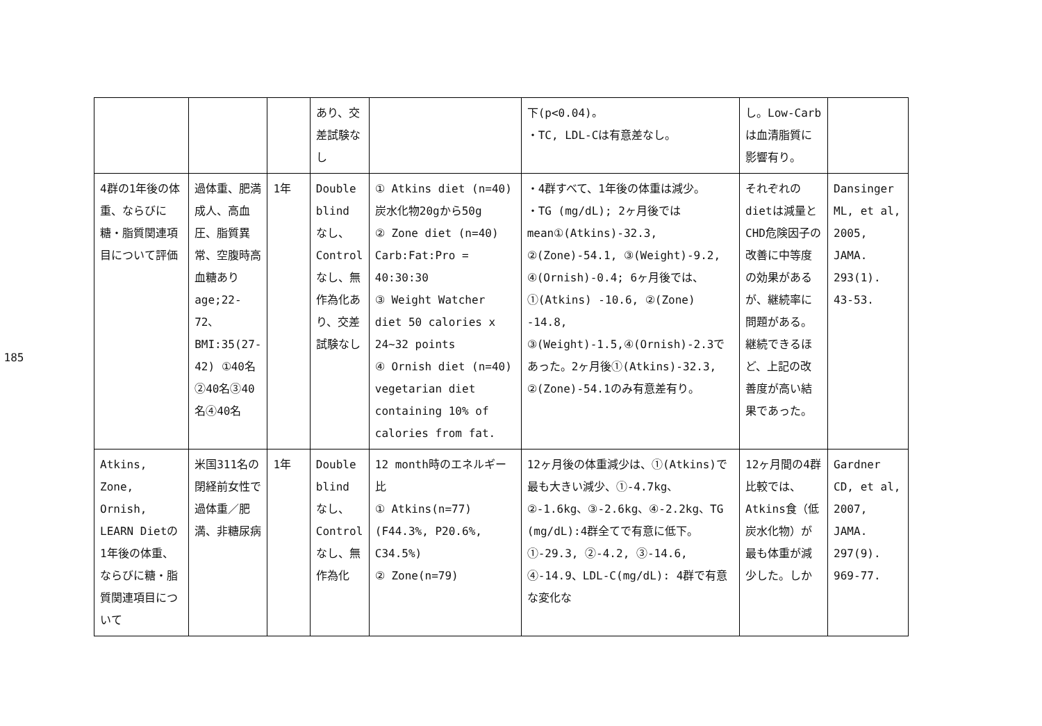185
| | | | あり、交差試験なし | | 下(p<0.04)。 ・TC, LDL-Cは有意差なし。 | し。Low-Carbは血清脂質に影響有り。 | |
| 4群の1年後の体重、ならびに糖・脂質関連項目について評価 | 過体重、肥満成人、高血圧、脂質異常、空腹時高血糖あり age;22-72、BMI:35(27-42) ①40名②40名③40名④40名 | 1年 | Double blind なし、Control なし、無作為化あり、交差試験なし | ① Atkins diet (n=40)炭水化物20gから50g ② Zone diet (n=40) Carb:Fat:Pro = 40:30:30 ③ Weight Watcher diet 50 calories x 24~32 points ④ Ornish diet (n=40) vegetarian diet containing 10% of calories from fat. | ・4群すべて、1年後の体重は減少。 ・TG (mg/dL); 2ヶ月後ではmean①(Atkins)-32.3, ②(Zone)-54.1, ③(Weight)-9.2, ④(Ornish)-0.4; 6ヶ月後では、①(Atkins) -10.6, ②(Zone) -14.8, ③(Weight)-1.5,④(Ornish)-2.3であった。2ヶ月後①(Atkins)-32.3, ②(Zone)-54.1のみ有意差有り。 | それぞれのdietは減量とCHD危険因子の改善に中等度の効果があるが、継続率に問題がある。継続できるほど、上記の改善度が高い結果であった。 | Dansinger ML, et al, 2005, JAMA. 293(1). 43-53. |
| Atkins, Zone, Ornish, LEARN Dietの1年後の体重、ならびに糖・脂質関連項目について | 米国311名の閉経前女性で過体重／肥満、非糖尿病 | 1年 | Double blind なし、Control なし、無作為化 | 12 month時のエネルギー比 ① Atkins(n=77) (F44.3%, P20.6%, C34.5%) ② Zone(n=79) | 12ヶ月後の体重減少は、①(Atkins)で最も大きい減少、①-4.7kg、②-1.6kg、③-2.6kg、④-2.2kg、TG (mg/dL):4群全てで有意に低下。①-29.3, ②-4.2, ③-14.6, ④-14.9、LDL-C(mg/dL): 4群で有意な変化な | 12ヶ月間の4群比較では、Atkins食（低炭水化物）が最も体重が減少した。しか | Gardner CD, et al, 2007, JAMA. 297(9). 969-77. |